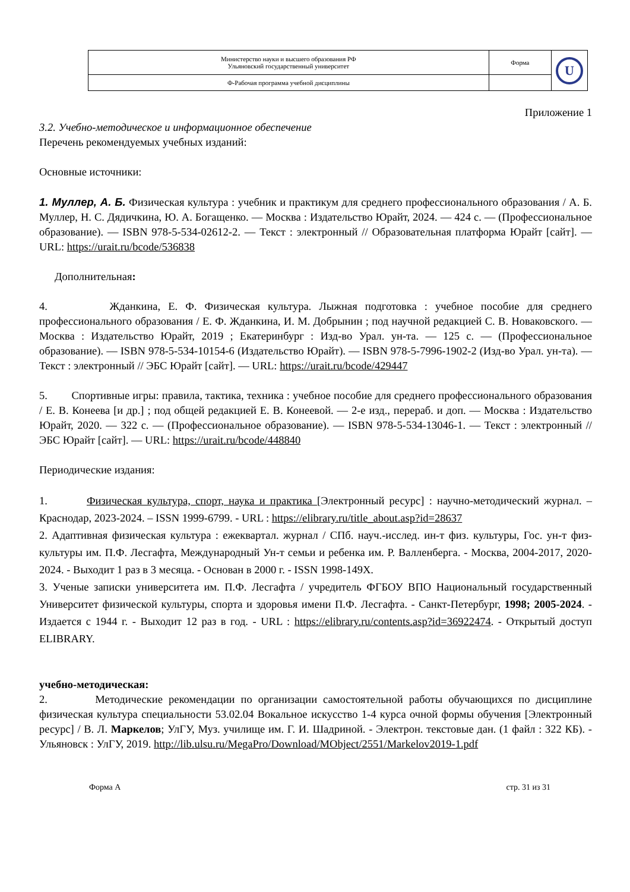| Министерство науки и высшего образования РФ Ульяновский государственный университет | Форма | U |
| Ф-Рабочая программа учебной дисциплины | | |
Приложение 1
3.2. Учебно-методическое и информационное обеспечение
Перечень рекомендуемых учебных изданий:
Основные источники:
1. Муллер, А. Б. Физическая культура : учебник и практикум для среднего профессионального образования / А. Б. Муллер, Н. С. Дядичкина, Ю. А. Богащенко. — Москва : Издательство Юрайт, 2024. — 424 с. — (Профессиональное образование). — ISBN 978-5-534-02612-2. — Текст : электронный // Образовательная платформа Юрайт [сайт]. — URL: https://urait.ru/bcode/536838
Дополнительная:
4. Жданкина, Е. Ф. Физическая культура. Лыжная подготовка : учебное пособие для среднего профессионального образования / Е. Ф. Жданкина, И. М. Добрынин ; под научной редакцией С. В. Новаковского. — Москва : Издательство Юрайт, 2019 ; Екатеринбург : Изд-во Урал. ун-та. — 125 с. — (Профессиональное образование). — ISBN 978-5-534-10154-6 (Издательство Юрайт). — ISBN 978-5-7996-1902-2 (Изд-во Урал. ун-та). — Текст : электронный // ЭБС Юрайт [сайт]. — URL: https://urait.ru/bcode/429447
5. Спортивные игры: правила, тактика, техника : учебное пособие для среднего профессионального образования / Е. В. Конеева [и др.] ; под общей редакцией Е. В. Конеевой. — 2-е изд., перераб. и доп. — Москва : Издательство Юрайт, 2020. — 322 с. — (Профессиональное образование). — ISBN 978-5-534-13046-1. — Текст : электронный // ЭБС Юрайт [сайт]. — URL: https://urait.ru/bcode/448840
Периодические издания:
1. Физическая культура, спорт, наука и практика [Электронный ресурс] : научно-методический журнал. – Краснодар, 2023-2024. – ISSN 1999-6799. - URL : https://elibrary.ru/title_about.asp?id=28637
2. Адаптивная физическая культура : ежеквартал. журнал / СПб. науч.-исслед. ин-т физ. культуры, Гос. ун-т физ- культуры им. П.Ф. Лесгафта, Международный Ун-т семьи и ребенка им. Р. Валленберга. - Москва, 2004-2017, 2020-2024. - Выходит 1 раз в 3 месяца. - Основан в 2000 г. - ISSN 1998-149Х.
3. Ученые записки университета им. П.Ф. Лесгафта / учредитель ФГБОУ ВПО Национальный государственный Университет физической культуры, спорта и здоровья имени П.Ф. Лесгафта. - Санкт-Петербург, 1998; 2005-2024. - Издается с 1944 г. - Выходит 12 раз в год. - URL : https://elibrary.ru/contents.asp?id=36922474. - Открытый доступ ELIBRARY.
учебно-методическая:
2. Методические рекомендации по организации самостоятельной работы обучающихся по дисциплине физическая культура специальности 53.02.04 Вокальное искусство 1-4 курса очной формы обучения [Электронный ресурс] / В. Л. Маркелов; УлГУ, Муз. училище им. Г. И. Шадриной. - Электрон. текстовые дан. (1 файл : 322 КБ). - Ульяновск : УлГУ, 2019. http://lib.ulsu.ru/MegaPro/Download/MObject/2551/Markelov2019-1.pdf
Форма А стр. 31 из 31